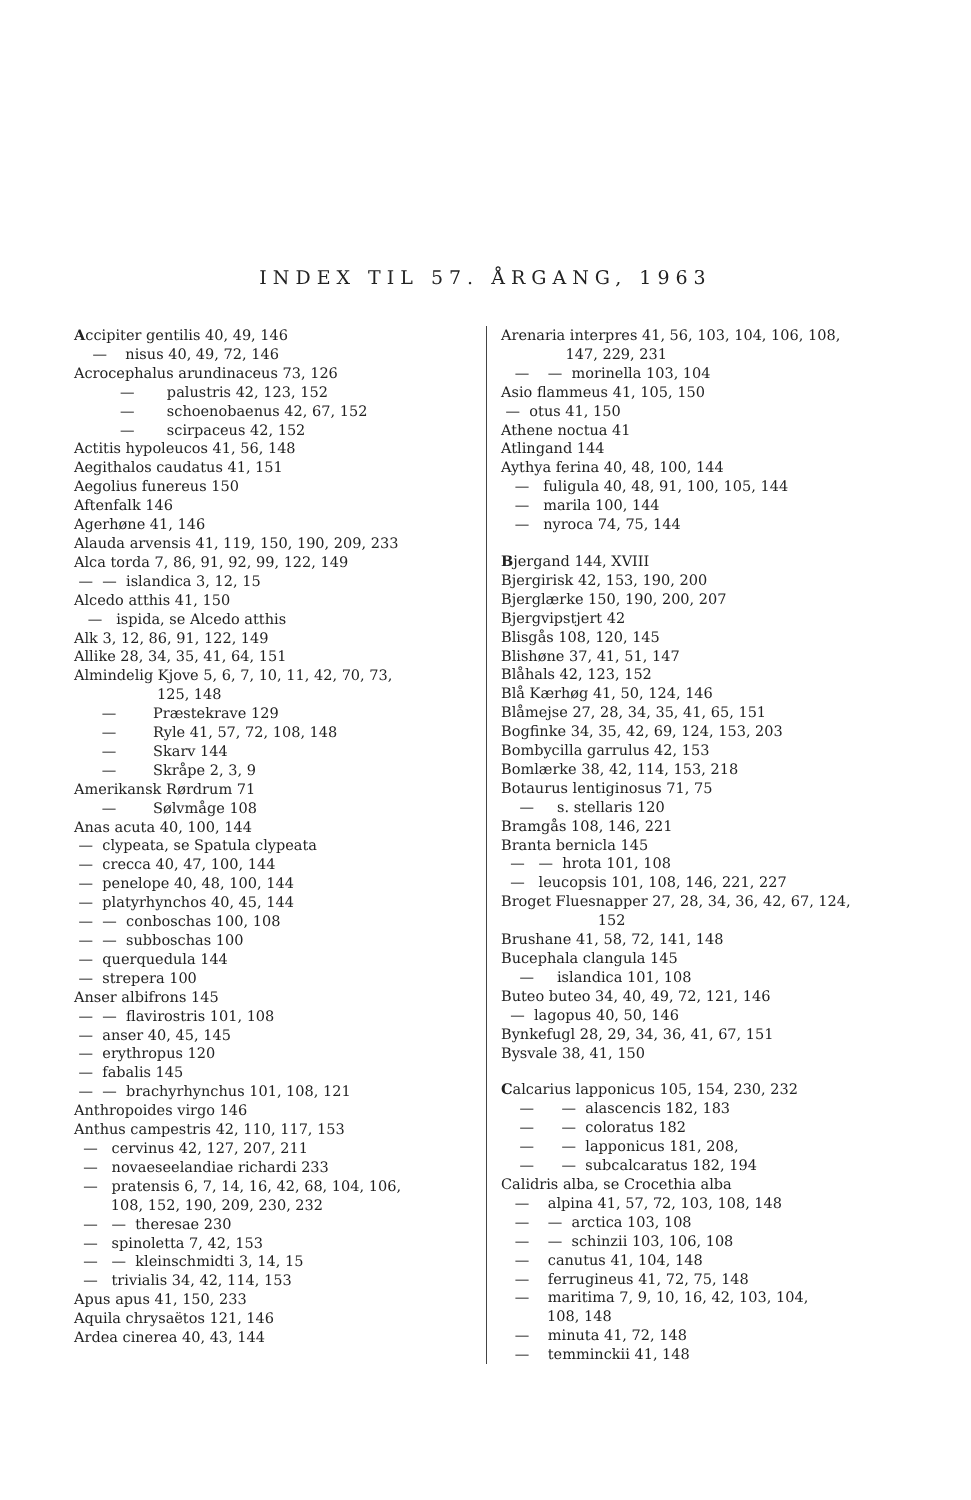INDEX TIL 57. ÅRGANG, 1963
Accipiter gentilis 40, 49, 146
— nisus 40, 49, 72, 146
Acrocephalus arundinaceus 73, 126
— palustris 42, 123, 152
— schoenobaenus 42, 67, 152
— scirpaceus 42, 152
Actitis hypoleucos 41, 56, 148
Aegithalos caudatus 41, 151
Aegolius funereus 150
Aftenfalk 146
Agerhøne 41, 146
Alauda arvensis 41, 119, 150, 190, 209, 233
Alca torda 7, 86, 91, 92, 99, 122, 149
— — islandica 3, 12, 15
Alcedo atthis 41, 150
— ispida, se Alcedo atthis
Alk 3, 12, 86, 91, 122, 149
Allike 28, 34, 35, 41, 64, 151
Almindelig Kjove 5, 6, 7, 10, 11, 42, 70, 73,
125, 148
— Præstekrave 129
— Ryle 41, 57, 72, 108, 148
— Skarv 144
— Skråpe 2, 3, 9
Amerikansk Rørdrum 71
— Sølvmåge 108
Anas acuta 40, 100, 144
— clypeata, se Spatula clypeata
— crecca 40, 47, 100, 144
— penelope 40, 48, 100, 144
— platyrhynchos 40, 45, 144
— — conboschas 100, 108
— — subboschas 100
— querquedula 144
— strepera 100
Anser albifrons 145
— — flavirostris 101, 108
— anser 40, 45, 145
— erythropus 120
— fabalis 145
— — brachyrhynchus 101, 108, 121
Anthropoides virgo 146
Anthus campestris 42, 110, 117, 153
— cervinus 42, 127, 207, 211
— novaeseelandiae richardi 233
— pratensis 6, 7, 14, 16, 42, 68, 104, 106,
108, 152, 190, 209, 230, 232
— — theresae 230
— spinoletta 7, 42, 153
— — kleinschmidti 3, 14, 15
— trivialis 34, 42, 114, 153
Apus apus 41, 150, 233
Aquila chrysaëtos 121, 146
Ardea cinerea 40, 43, 144
Arenaria interpres 41, 56, 103, 104, 106, 108,
147, 229, 231
— — morinella 103, 104
Asio flammeus 41, 105, 150
— otus 41, 150
Athene noctua 41
Atlingand 144
Aythya ferina 40, 48, 100, 144
— fuligula 40, 48, 91, 100, 105, 144
— marila 100, 144
— nyroca 74, 75, 144
Bjergand 144, XVIII
Bjergirisk 42, 153, 190, 200
Bjerglærke 150, 190, 200, 207
Bjergvipstjert 42
Blisgås 108, 120, 145
Blishøne 37, 41, 51, 147
Blåhals 42, 123, 152
Blå Kærhøg 41, 50, 124, 146
Blåmejse 27, 28, 34, 35, 41, 65, 151
Bogfinke 34, 35, 42, 69, 124, 153, 203
Bombycilla garrulus 42, 153
Bomlærke 38, 42, 114, 153, 218
Botaurus lentiginosus 71, 75
— s. stellaris 120
Bramgås 108, 146, 221
Branta bernicla 145
— — hrota 101, 108
— leucopsis 101, 108, 146, 221, 227
Broget Fluesnapper 27, 28, 34, 36, 42, 67, 124,
152
Brushane 41, 58, 72, 141, 148
Bucephala clangula 145
— islandica 101, 108
Buteo buteo 34, 40, 49, 72, 121, 146
— lagopus 40, 50, 146
Bynkefugl 28, 29, 34, 36, 41, 67, 151
Bysvale 38, 41, 150
Calcarius lapponicus 105, 154, 230, 232
— — alascencis 182, 183
— — coloratus 182
— — lapponicus 181, 208,
— — subcalcaratus 182, 194
Calidris alba, se Crocethia alba
— alpina 41, 57, 72, 103, 108, 148
— — arctica 103, 108
— — schinzii 103, 106, 108
— canutus 41, 104, 148
— ferrugineus 41, 72, 75, 148
— maritima 7, 9, 10, 16, 42, 103, 104,
108, 148
— minuta 41, 72, 148
— temminckii 41, 148